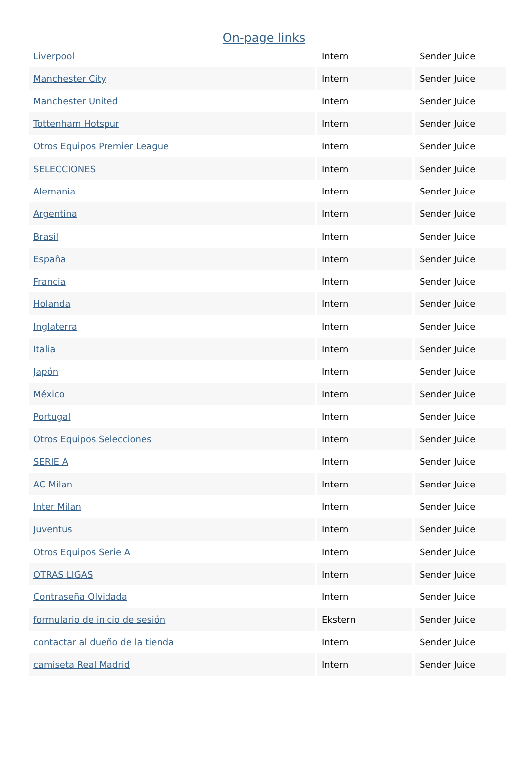On-page links
| Liverpool | Intern | Sender Juice |
| Manchester City | Intern | Sender Juice |
| Manchester United | Intern | Sender Juice |
| Tottenham Hotspur | Intern | Sender Juice |
| Otros Equipos Premier League | Intern | Sender Juice |
| SELECCIONES | Intern | Sender Juice |
| Alemania | Intern | Sender Juice |
| Argentina | Intern | Sender Juice |
| Brasil | Intern | Sender Juice |
| España | Intern | Sender Juice |
| Francia | Intern | Sender Juice |
| Holanda | Intern | Sender Juice |
| Inglaterra | Intern | Sender Juice |
| Italia | Intern | Sender Juice |
| Japón | Intern | Sender Juice |
| México | Intern | Sender Juice |
| Portugal | Intern | Sender Juice |
| Otros Equipos Selecciones | Intern | Sender Juice |
| SERIE A | Intern | Sender Juice |
| AC Milan | Intern | Sender Juice |
| Inter Milan | Intern | Sender Juice |
| Juventus | Intern | Sender Juice |
| Otros Equipos Serie A | Intern | Sender Juice |
| OTRAS LIGAS | Intern | Sender Juice |
| Contraseña Olvidada | Intern | Sender Juice |
| formulario de inicio de sesión | Ekstern | Sender Juice |
| contactar al dueño de la tienda | Intern | Sender Juice |
| camiseta Real Madrid | Intern | Sender Juice |